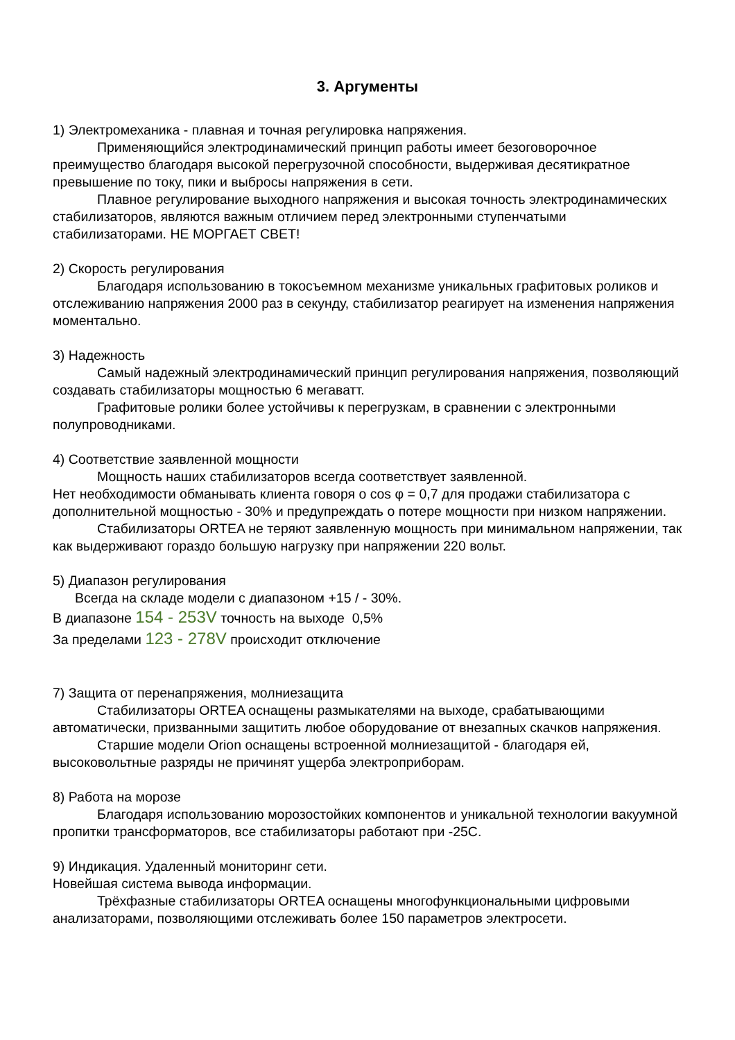3. Аргументы
1) Электромеханика - плавная и точная регулировка напряжения.
Применяющийся электродинамический принцип работы имеет безоговорочное преимущество благодаря высокой перегрузочной способности, выдерживая десятикратное превышение по току, пики и выбросы напряжения в сети.
Плавное регулирование выходного напряжения и высокая точность электродинамических стабилизаторов, являются важным отличием перед электронными ступенчатыми стабилизаторами. НЕ МОРГАЕТ СВЕТ!
2) Скорость регулирования
Благодаря использованию в токосъемном механизме уникальных графитовых роликов и отслеживанию напряжения 2000 раз в секунду, стабилизатор реагирует на изменения напряжения моментально.
3) Надежность
Самый надежный электродинамический принцип регулирования напряжения, позволяющий создавать стабилизаторы мощностью 6 мегаватт.
Графитовые ролики более устойчивы к перегрузкам, в сравнении с электронными полупроводниками.
4) Соответствие заявленной мощности
Мощность наших стабилизаторов всегда соответствует заявленной.
Нет необходимости обманывать клиента говоря о cos φ = 0,7 для продажи стабилизатора с дополнительной мощностью - 30% и предупреждать о потере мощности при низком напряжении.
Стабилизаторы ORTEA не теряют заявленную мощность при минимальном напряжении, так как выдерживают гораздо большую нагрузку при напряжении 220 вольт.
5) Диапазон регулирования
Всегда на складе модели с диапазоном +15 / - 30%.
В диапазоне 154 - 253V точность на выходе 0,5%
За пределами 123 - 278V происходит отключение
7) Защита от перенапряжения, молниезащита
Стабилизаторы ORTEA оснащены размыкателями на выходе, срабатывающими автоматически, призванными защитить любое оборудование от внезапных скачков напряжения.
Старшие модели Orion оснащены встроенной молниезащитой - благодаря ей, высоковольтные разряды не причинят ущерба электроприборам.
8) Работа на морозе
Благодаря использованию морозостойких компонентов и уникальной технологии вакуумной пропитки трансформаторов, все стабилизаторы работают при -25С.
9) Индикация. Удаленный мониторинг сети.
Новейшая система вывода информации.
Трёхфазные стабилизаторы ORTEA оснащены многофункциональными цифровыми анализаторами, позволяющими отслеживать более 150 параметров электросети.